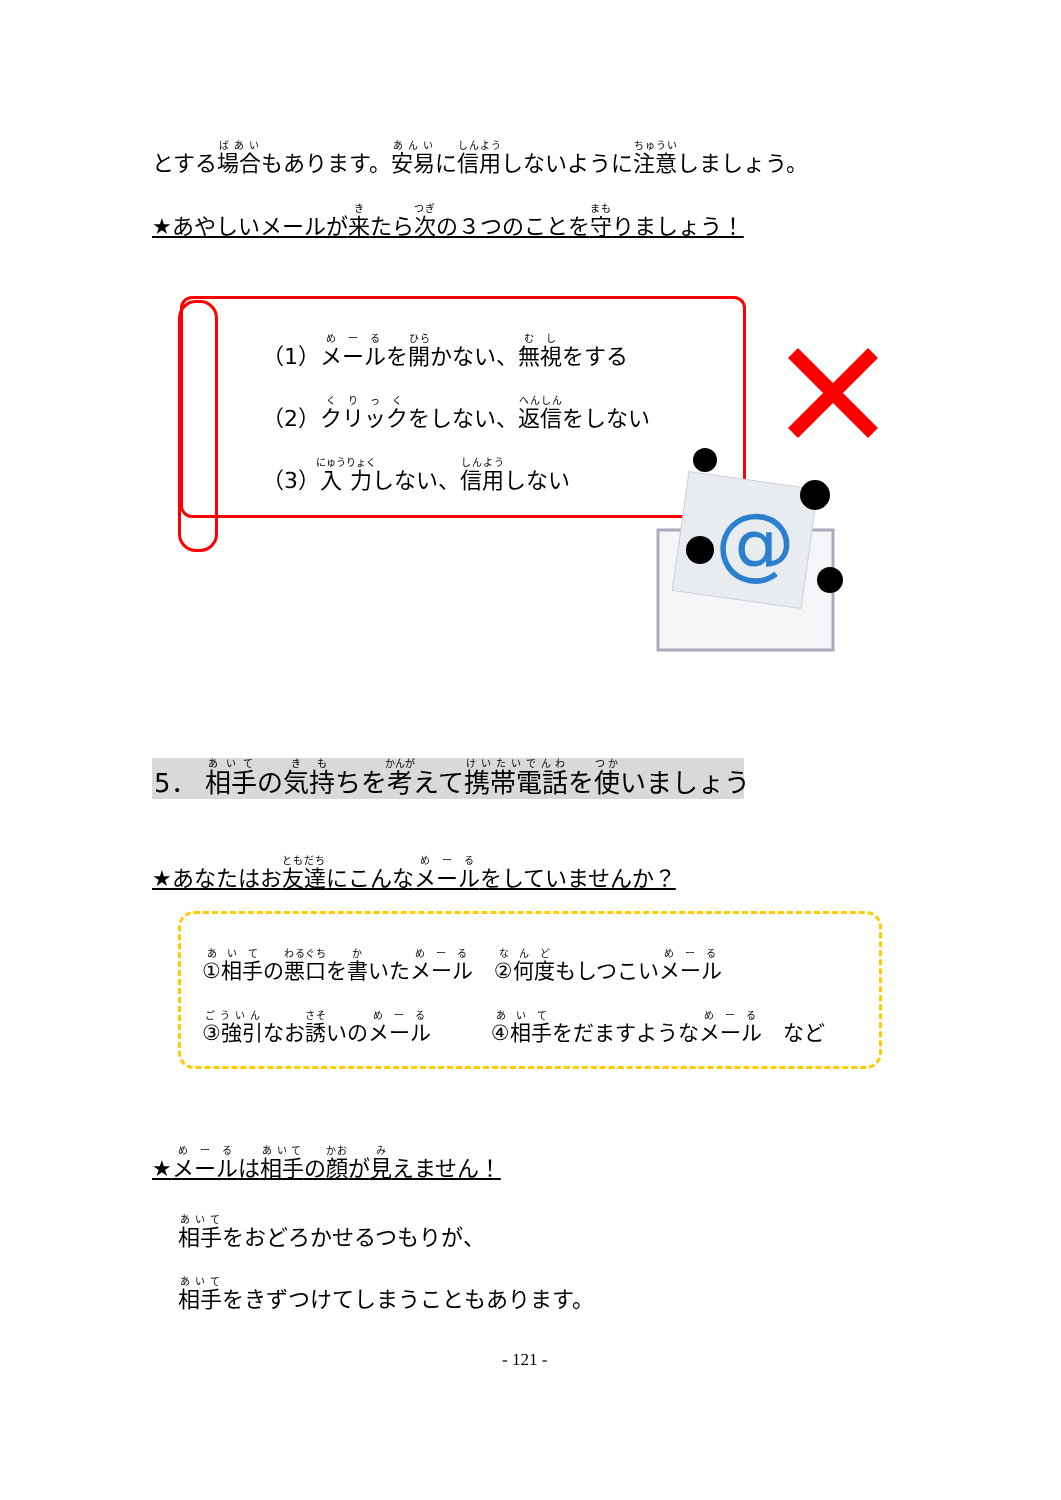とする場合もあります。安易に信用しないように注意しましょう。
★あやしいメールが来たら次の３つのことを守りましょう！
（1）メールを開かない、無視をする
（2）クリックをしない、返信をしない
（3）入力しない、信用しない
@
5． 相手の気持ちを考えて携帯電話を使いましょう
★あなたはお友達にこんなメールをしていませんか？
①相手の悪口を書いたメール　②何度もしつこいメール
③強引なお誘いのメール ④相手をだますようなメール　など
★メールは相手の顔が見えません！
相手をおどろかせるつもりが、
相手をきずつけてしまうこともあります。
- 121 -